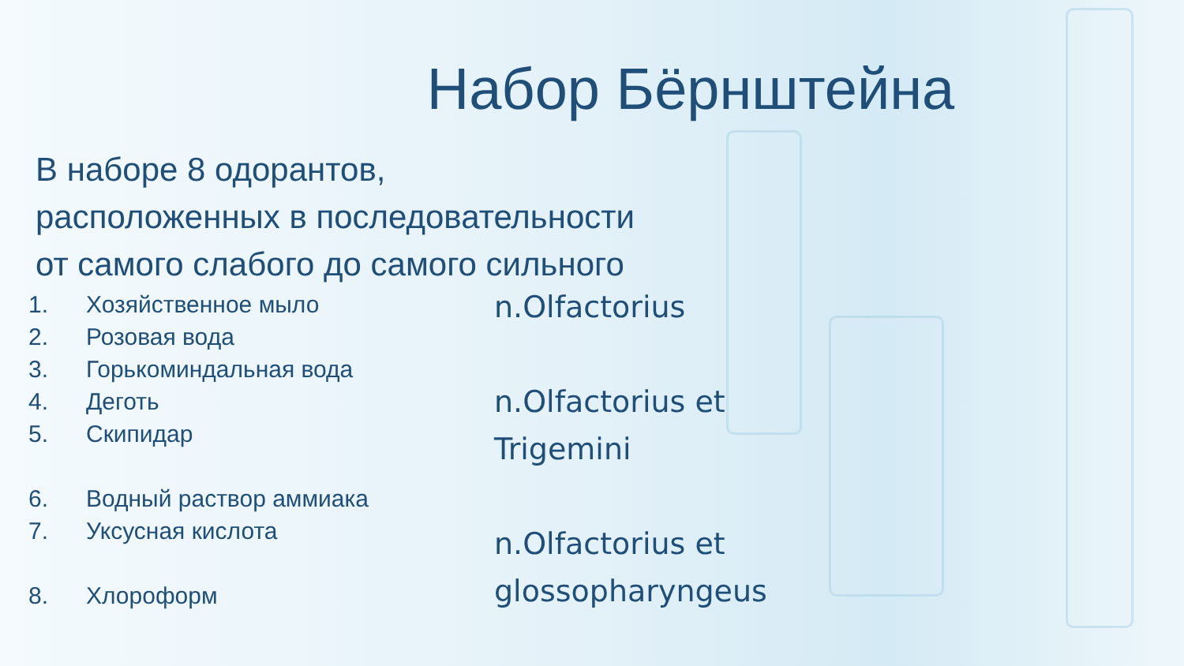Набор Бёрнштейна
В наборе 8 одорантов, расположенных в последовательности от самого слабого до самого сильного
1. Хозяйственное мыло
2. Розовая вода
3. Горькоминдальная вода
4. Деготь
5. Скипидар
6. Водный раствор аммиака
7. Уксусная кислота
8. Хлороформ
n.Olfactorius
n.Olfactorius et
Trigemini
n.Olfactorius et
glossopharyngeus